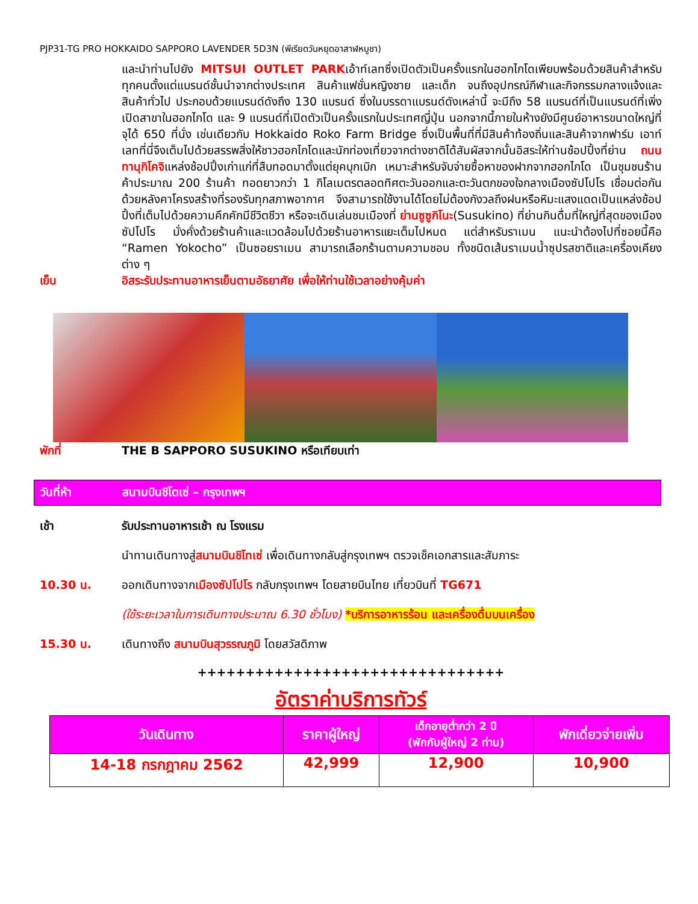PJP31-TG PRO HOKKAIDO SAPPORO LAVENDER 5D3N (พีเรียดวันหยุดอาสาฬหบูชา)
และนำท่านไปยัง MITSUI OUTLET PARKเอ้าท์เลทซึ่งเปิดตัวเป็นครั้งแรกในฮอกไกโดเพียบพร้อมด้วยสินค้าสำหรับทุกคนตั้งแต่แบรนด์ชั้นนำจากต่างประเทศ สินค้าแฟชั่นหญิงชาย และเด็ก จนถึงอุปกรณ์กีฬาและกิจกรรมกลางแจ้งและสินค้าทั่วไป ประกอบด้วยแบรนด์ดังถึง 130 แบรนด์ ซึ่งในบรรดาแบรนด์ดังเหล่านี้ จะมีถึง 58 แบรนด์ที่เป็นแบรนด์ที่เพิ่งเปิดสาขาในฮอกไกโด และ 9 แบรนด์ที่เปิดตัวเป็นครั้งแรกในประเทศญี่ปุ่น นอกจากนี้ภายในห้างยังมีศูนย์อาหารขนาดใหญ่ที่จุได้ 650 ที่นั่ง เช่นเดียวกับ Hokkaido Roko Farm Bridge ซึ่งเป็นพื้นที่ที่มีสินค้าท้องถิ่นและสินค้าจากฟาร์ม เอาท์เลทที่นี่จึงเต็มไปด้วยสรรพสิ่งให้ชาวฮอกไกโดและนักท่องเที่ยวจากต่างชาติได้สัมผัสจากนั้นอิสระให้ท่านช้อปปิ้งที่ย่าน ถนนทานุกิโคจิแหล่งช้อปปิ้งเก่าแก่ที่สืบทอดมาตั้งแต่ยุคบุกเบิก เหมาะสำหรับจับจ่ายซื้อหาของฝากจากฮอกไกโด เป็นชุมชนร้านค้าประมาณ 200 ร้านค้า ทอดยาวกว่า 1 กิโลเมตรตลอดทิศตะวันออกและตะวันตกของใจกลางเมืองซัปโปโร เชื่อมต่อกันด้วยหลังคาโครงสร้างที่รองรับทุกสภาพอากาศ จึงสามารถใช้งานได้โดยไม่ต้องกังวลถึงฝนหรือหิมะแสงแดดเป็นแหล่งช้อปปิ้งที่เต็มไปด้วยความคึกคักมีชีวิตชีวา หรือจะเดินเล่นชมเมืองที่ ย่านซูซูกิโนะ(Susukino) ที่ย่านกินดื่มที่ใหญ่ที่สุดของเมืองซัปโปโร มั่งคั่งด้วยร้านค้าและแวดล้อมไปด้วยร้านอาหารแยะเต็มไปหมด แต่สำหรับราเมน แนะนำต้องไปที่ซอยนี้คือ “Ramen Yokocho” เป็นซอยราเมน สามารถเลือกร้านตามความชอบ ทั้งชนิดเส้นราเมนน้ำซุปรสชาติและเครื่องเคียงต่าง ๆ
เย็น อิสระรับประทานอาหารเย็นตามอัธยาศัย เพื่อให้ท่านใช้เวลาอย่างคุ้มค่า
พักที่ THE B SAPPORO SUSUKINO หรือเทียบเท่า
วันที่ห้า สนามบินชิโตเซ่ – กรุงเทพฯ
เช้า รับประทานอาหารเช้า ณ โรงแรม
นำทานเดินทางสู่สนามบินชิโทเซ่ เพื่อเดินทางกลับสู่กรุงเทพฯ ตรวจเช็คเอกสารและสัมภาระ
10.30 น. ออกเดินทางจากเมืองซัปโปโร กลับกรุงเทพฯ โดยสายบินไทย เที่ยวบินที่ TG671
(ใช้ระยะเวลาในการเดินทางประมาณ 6.30 ชั่วโมง) *บริการอาหารร้อน และเครื่องดื่มบนเครื่อง
15.30 น. เดินทางถึง สนามบินสุวรรณภูมิ โดยสวัสดิภาพ
++++++++++++++++++++++++++++++++
อัตราค่าบริการทัวร์
| วันเดินทาง | ราคาผู้ใหญ่ | เด็กอายุต่ำกว่า 2 ปี (พักกับผู้ใหญ่ 2 ท่าน) | พักเดี่ยวจ่ายเพิ่ม |
| --- | --- | --- | --- |
| 14-18 กรกฎาคม 2562 | 42,999 | 12,900 | 10,900 |